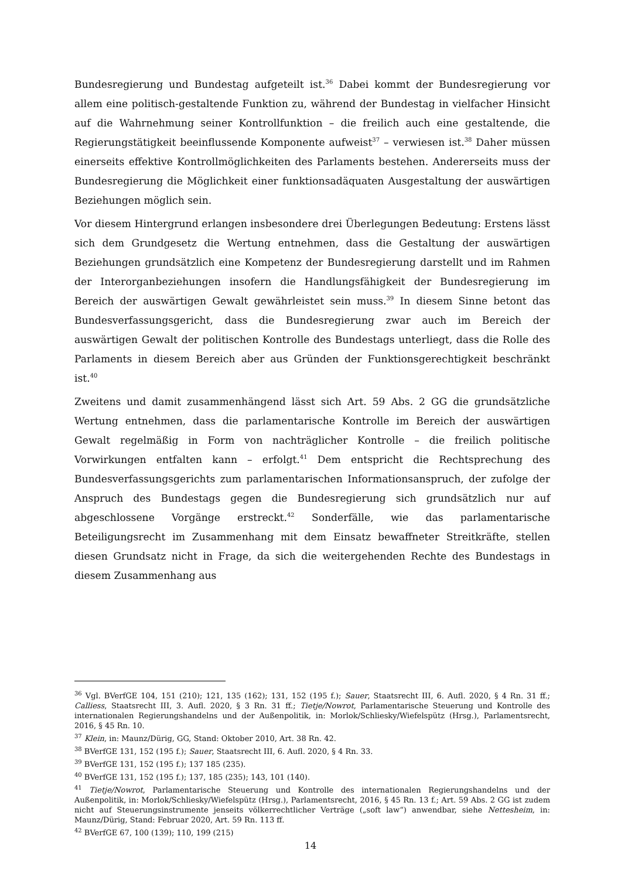Bundesregierung und Bundestag aufgeteilt ist.<sup>36</sup> Dabei kommt der Bundesregierung vor allem eine politisch-gestaltende Funktion zu, während der Bundestag in vielfacher Hinsicht auf die Wahrnehmung seiner Kontrollfunktion – die freilich auch eine gestaltende, die Regierungstätigkeit beeinflussende Komponente aufweist<sup>37</sup> – verwiesen ist.<sup>38</sup> Daher müssen einerseits effektive Kontrollmöglichkeiten des Parlaments bestehen. Andererseits muss der Bundesregierung die Möglichkeit einer funktionsadäquaten Ausgestaltung der auswärtigen Beziehungen möglich sein.
Vor diesem Hintergrund erlangen insbesondere drei Überlegungen Bedeutung: Erstens lässt sich dem Grundgesetz die Wertung entnehmen, dass die Gestaltung der auswärtigen Beziehungen grundsätzlich eine Kompetenz der Bundesregierung darstellt und im Rahmen der Interorganbeziehungen insofern die Handlungsfähigkeit der Bundesregierung im Bereich der auswärtigen Gewalt gewährleistet sein muss.<sup>39</sup> In diesem Sinne betont das Bundesverfassungsgericht, dass die Bundesregierung zwar auch im Bereich der auswärtigen Gewalt der politischen Kontrolle des Bundestags unterliegt, dass die Rolle des Parlaments in diesem Bereich aber aus Gründen der Funktionsgerechtigkeit beschränkt ist.<sup>40</sup>
Zweitens und damit zusammenhängend lässt sich Art. 59 Abs. 2 GG die grundsätzliche Wertung entnehmen, dass die parlamentarische Kontrolle im Bereich der auswärtigen Gewalt regelmäßig in Form von nachträglicher Kontrolle – die freilich politische Vorwirkungen entfalten kann – erfolgt.<sup>41</sup> Dem entspricht die Rechtsprechung des Bundesverfassungsgerichts zum parlamentarischen Informationsanspruch, der zufolge der Anspruch des Bundestags gegen die Bundesregierung sich grundsätzlich nur auf abgeschlossene Vorgänge erstreckt.<sup>42</sup> Sonderfälle, wie das parlamentarische Beteiligungsrecht im Zusammenhang mit dem Einsatz bewaffneter Streitkräfte, stellen diesen Grundsatz nicht in Frage, da sich die weitergehenden Rechte des Bundestags in diesem Zusammenhang aus
<sup>36</sup> Vgl. BVerfGE 104, 151 (210); 121, 135 (162); 131, 152 (195 f.); Sauer, Staatsrecht III, 6. Aufl. 2020, § 4 Rn. 31 ff.; Calliess, Staatsrecht III, 3. Aufl. 2020, § 3 Rn. 31 ff.; Tietje/Nowrot, Parlamentarische Steuerung und Kontrolle des internationalen Regierungshandelns und der Außenpolitik, in: Morlok/Schliesky/Wiefelspütz (Hrsg.), Parlamentsrecht, 2016, § 45 Rn. 10.
<sup>37</sup> Klein, in: Maunz/Dürig, GG, Stand: Oktober 2010, Art. 38 Rn. 42.
<sup>38</sup> BVerfGE 131, 152 (195 f.); Sauer, Staatsrecht III, 6. Aufl. 2020, § 4 Rn. 33.
<sup>39</sup> BVerfGE 131, 152 (195 f.); 137 185 (235).
<sup>40</sup> BVerfGE 131, 152 (195 f.); 137, 185 (235); 143, 101 (140).
<sup>41</sup> Tietje/Nowrot, Parlamentarische Steuerung und Kontrolle des internationalen Regierungshandelns und der Außenpolitik, in: Morlok/Schliesky/Wiefelspütz (Hrsg.), Parlamentsrecht, 2016, § 45 Rn. 13 f.; Art. 59 Abs. 2 GG ist zudem nicht auf Steuerungsinstrumente jenseits völkerrechtlicher Verträge („soft law“) anwendbar, siehe Nettesheim, in: Maunz/Dürig, Stand: Februar 2020, Art. 59 Rn. 113 ff.
<sup>42</sup> BVerfGE 67, 100 (139); 110, 199 (215)
14